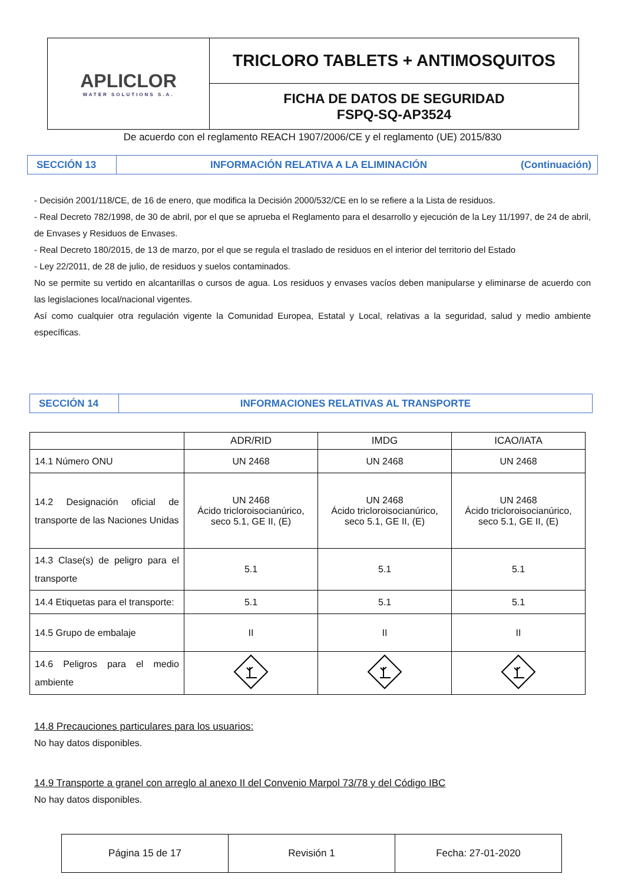| APLICLOR WATER SOLUTIONS S.A. | TRICLORO TABLETS + ANTIMOSQUITOS |
| | FICHA DE DATOS DE SEGURIDAD FSPQ-SQ-AP3524 |
De acuerdo con el reglamento REACH 1907/2006/CE y el reglamento (UE) 2015/830
SECCIÓN 13
INFORMACIÓN RELATIVA A LA ELIMINACIÓN
(Continuación)
- Decisión 2001/118/CE, de 16 de enero, que modifica la Decisión 2000/532/CE en lo se refiere a la Lista de residuos.
- Real Decreto 782/1998, de 30 de abril, por el que se aprueba el Reglamento para el desarrollo y ejecución de la Ley 11/1997, de 24 de abril, de Envases y Residuos de Envases.
- Real Decreto 180/2015, de 13 de marzo, por el que se regula el traslado de residuos en el interior del territorio del Estado
- Ley 22/2011, de 28 de julio, de residuos y suelos contaminados.
No se permite su vertido en alcantarillas o cursos de agua. Los residuos y envases vacíos deben manipularse y eliminarse de acuerdo con las legislaciones local/nacional vigentes.
Así como cualquier otra regulación vigente la Comunidad Europea, Estatal y Local, relativas a la seguridad, salud y medio ambiente específicas.
SECCIÓN 14
INFORMACIONES RELATIVAS AL TRANSPORTE
| | ADR/RID | IMDG | ICAO/IATA |
| --- | --- | --- | --- |
| 14.1 Número ONU | UN 2468 | UN 2468 | UN 2468 |
| 14.2 Designación oficial de transporte de las Naciones Unidas | UN 2468 Ácido tricloroisocianúrico, seco 5.1, GE II, (E) | UN 2468 Ácido tricloroisocianúrico, seco 5.1, GE II, (E) | UN 2468 Ácido tricloroisocianúrico, seco 5.1, GE II, (E) |
| 14.3 Clase(s) de peligro para el transporte | 5.1 | 5.1 | 5.1 |
| 14.4 Etiquetas para el transporte: | 5.1 | 5.1 | 5.1 |
| 14.5 Grupo de embalaje | II | II | II |
| 14.6 Peligros para el medio ambiente | | | |
14.8 Precauciones particulares para los usuarios:
No hay datos disponibles.
14.9 Transporte a granel con arreglo al anexo II del Convenio Marpol 73/78 y del Código IBC
No hay datos disponibles.
| Página 15 de 17 | Revisión 1 | Fecha: 27-01-2020 |